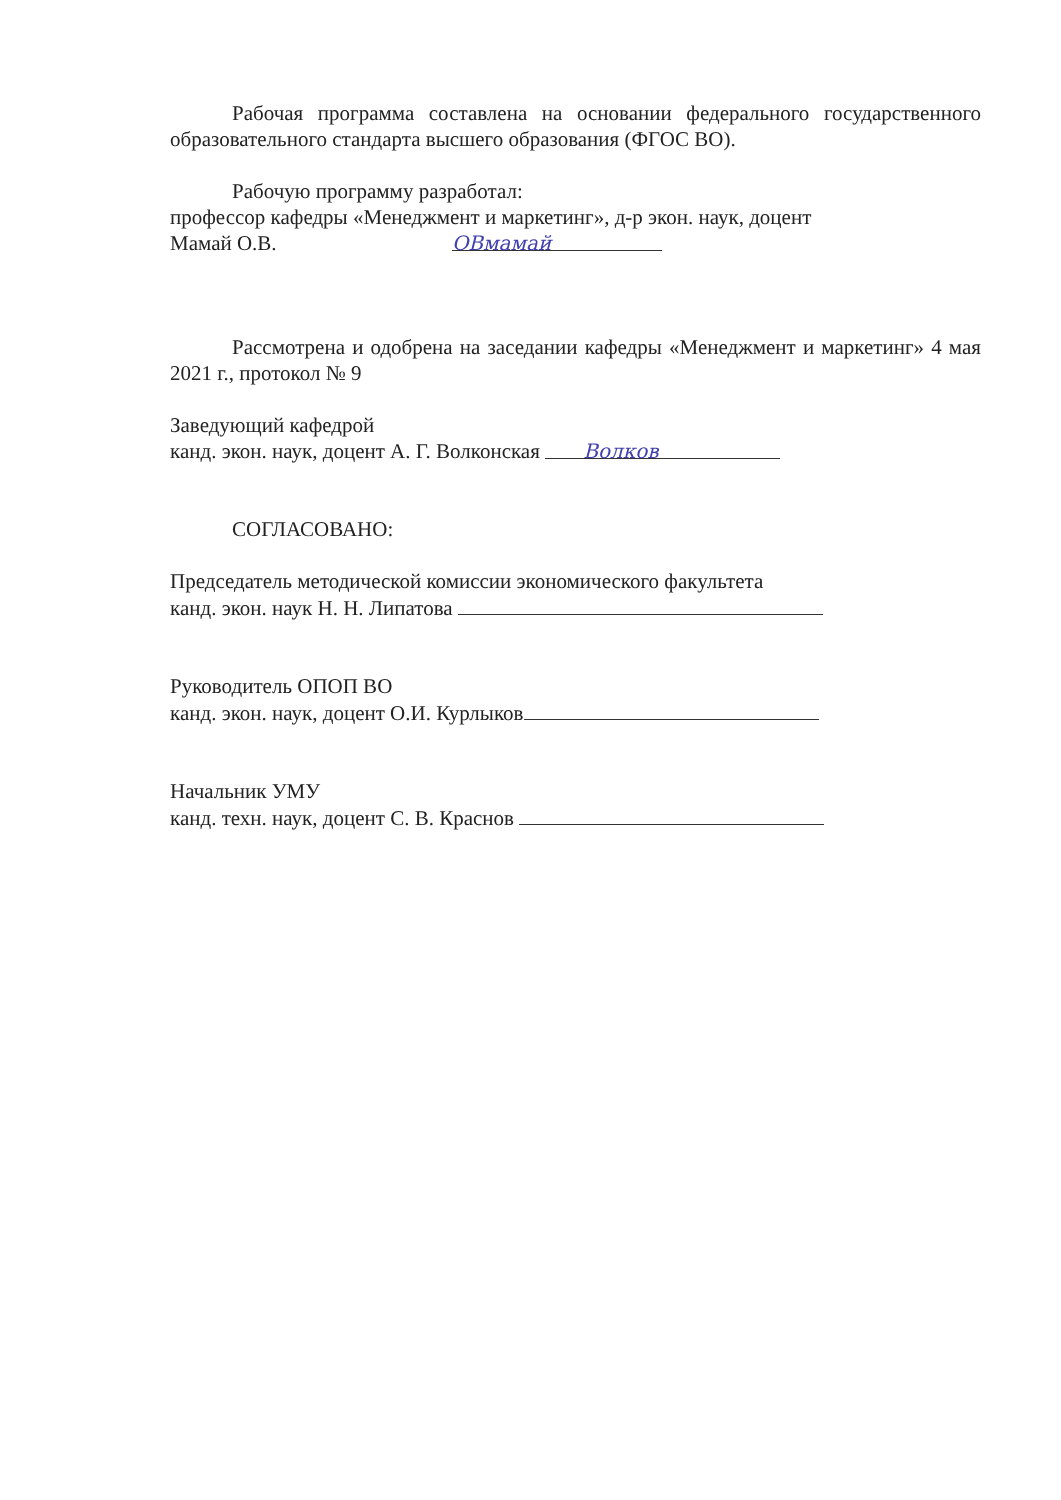Рабочая программа составлена на основании федерального государственного образовательного стандарта высшего образования (ФГОС ВО).
Рабочую программу разработал:
профессор кафедры «Менеджмент и маркетинг», д-р экон. наук, доцент
Мамай О.В. ОВмамай
Рассмотрена и одобрена на заседании кафедры «Менеджмент и маркетинг» 4 мая 2021 г., протокол № 9
Заведующий кафедрой
канд. экон. наук, доцент А. Г. Волконская Волков
СОГЛАСОВАНО:
Председатель методической комиссии экономического факультета
канд. экон. наук Н. Н. Липатова
Руководитель ОПОП ВО
канд. экон. наук, доцент О.И. Курлыков
Начальник УМУ
канд. техн. наук, доцент С. В. Краснов